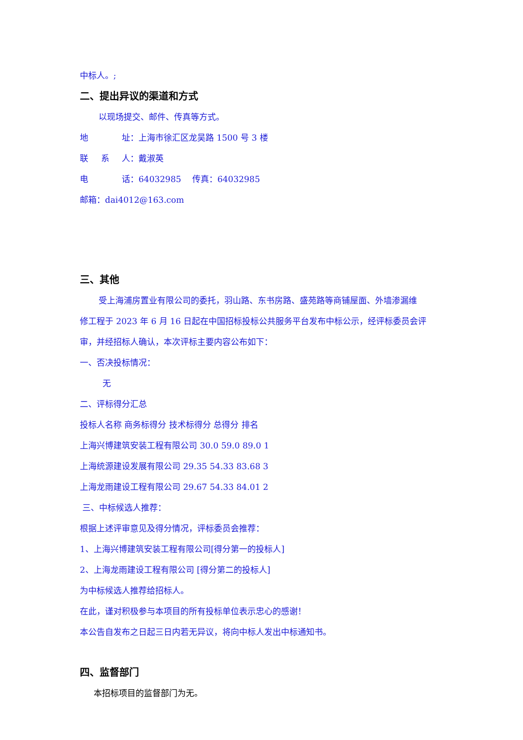中标人。;
二、提出异议的渠道和方式
以现场提交、邮件、传真等方式。
地    址：上海市徐汇区龙吴路 1500 号 3 楼
联  系  人：戴淑英
电    话：64032985  传真：64032985
邮箱：dai4012@163.com
三、其他
受上海浦房置业有限公司的委托，羽山路、东书房路、盛苑路等商铺屋面、外墙渗漏维
修工程于 2023 年 6 月 16 日起在中国招标投标公共服务平台发布中标公示，经评标委员会评
审，并经招标人确认，本次评标主要内容公布如下：
一、否决投标情况：
无
二、评标得分汇总
投标人名称 商务标得分 技术标得分 总得分 排名
上海兴博建筑安装工程有限公司 30.0 59.0 89.0 1
上海统源建设发展有限公司 29.35 54.33 83.68 3
上海龙雨建设工程有限公司 29.67 54.33 84.01 2
三、中标候选人推荐：
根据上述评审意见及得分情况，评标委员会推荐：
1、上海兴博建筑安装工程有限公司[得分第一的投标人]
2、上海龙雨建设工程有限公司 [得分第二的投标人]
为中标候选人推荐给招标人。
在此，谨对积极参与本项目的所有投标单位表示忠心的感谢！
本公告自发布之日起三日内若无异议，将向中标人发出中标通知书。
四、监督部门
本招标项目的监督部门为无。